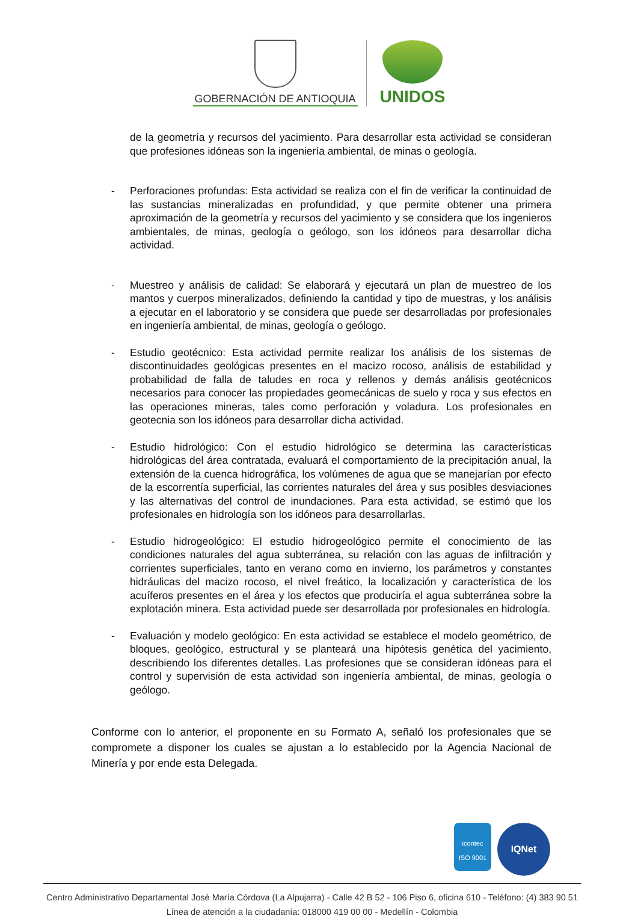GOBERNACIÓN DE ANTIOQUIA
UNIDOS
de la geometría y recursos del yacimiento. Para desarrollar esta actividad se consideran que profesiones idóneas son la ingeniería ambiental, de minas o geología.
- Perforaciones profundas: Esta actividad se realiza con el fin de verificar la continuidad de las sustancias mineralizadas en profundidad, y que permite obtener una primera aproximación de la geometría y recursos del yacimiento y se considera que los ingenieros ambientales, de minas, geología o geólogo, son los idóneos para desarrollar dicha actividad.
- Muestreo y análisis de calidad: Se elaborará y ejecutará un plan de muestreo de los mantos y cuerpos mineralizados, definiendo la cantidad y tipo de muestras, y los análisis a ejecutar en el laboratorio y se considera que puede ser desarrolladas por profesionales en ingeniería ambiental, de minas, geología o geólogo.
- Estudio geotécnico: Esta actividad permite realizar los análisis de los sistemas de discontinuidades geológicas presentes en el macizo rocoso, análisis de estabilidad y probabilidad de falla de taludes en roca y rellenos y demás análisis geotécnicos necesarios para conocer las propiedades geomecánicas de suelo y roca y sus efectos en las operaciones mineras, tales como perforación y voladura. Los profesionales en geotecnia son los idóneos para desarrollar dicha actividad.
- Estudio hidrológico: Con el estudio hidrológico se determina las características hidrológicas del área contratada, evaluará el comportamiento de la precipitación anual, la extensión de la cuenca hidrográfica, los volúmenes de agua que se manejarían por efecto de la escorrentía superficial, las corrientes naturales del área y sus posibles desviaciones y las alternativas del control de inundaciones. Para esta actividad, se estimó que los profesionales en hidrología son los idóneos para desarrollarlas.
- Estudio hidrogeológico: El estudio hidrogeológico permite el conocimiento de las condiciones naturales del agua subterránea, su relación con las aguas de infiltración y corrientes superficiales, tanto en verano como en invierno, los parámetros y constantes hidráulicas del macizo rocoso, el nivel freático, la localización y característica de los acuíferos presentes en el área y los efectos que produciría el agua subterránea sobre la explotación minera. Esta actividad puede ser desarrollada por profesionales en hidrología.
- Evaluación y modelo geológico: En esta actividad se establece el modelo geométrico, de bloques, geológico, estructural y se planteará una hipótesis genética del yacimiento, describiendo los diferentes detalles. Las profesiones que se consideran idóneas para el control y supervisión de esta actividad son ingeniería ambiental, de minas, geología o geólogo.
Conforme con lo anterior, el proponente en su Formato A, señaló los profesionales que se compromete a disponer los cuales se ajustan a lo establecido por la Agencia Nacional de Minería y por ende esta Delegada.
icontec
ISO 9001
IQNet
Centro Administrativo Departamental José María Córdova (La Alpujarra) - Calle 42 B 52 - 106 Piso 6, oficina 610 - Teléfono: (4) 383 90 51
Línea de atención a la ciudadanía: 018000 419 00 00 - Medellín - Colombia